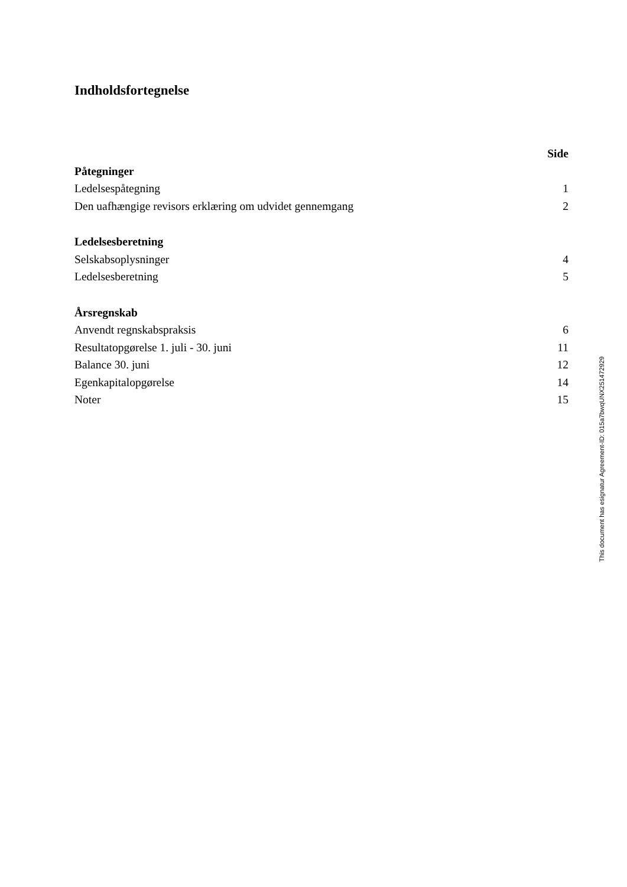Indholdsfortegnelse
Side
Påtegninger
Ledelsespåtegning 1
Den uafhængige revisors erklæring om udvidet gennemgang 2
Ledelsesberetning
Selskabsoplysninger 4
Ledelsesberetning 5
Årsregnskab
Anvendt regnskabspraksis 6
Resultatopgørelse 1. juli - 30. juni 11
Balance 30. juni 12
Egenkapitalopgørelse 14
Noter 15
This document has esignatur Agreement-ID: 015a7bwqUNX251472929